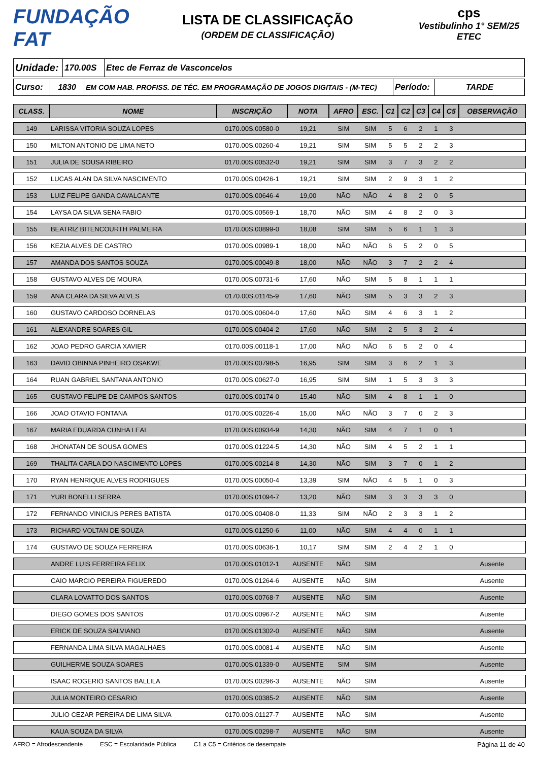FUNDAÇÃO FAT
LISTA DE CLASSIFICAÇÃO
(ORDEM DE CLASSIFICAÇÃO)
cps
Vestibulinho 1° SEM/25
ETEC
| Unidade: | 170.00S | Etec de Ferraz de Vasconcelos |
| Curso: | 1830 | EM COM HAB. PROFISS. DE TÉC. EM PROGRAMAÇÃO DE JOGOS DIGITAIS - (M-TEC) | Período: | TARDE |
| CLASS. | NOME | INSCRIÇÃO | NOTA | AFRO | ESC. | C1 | C2 | C3 | C4 | C5 | OBSERVAÇÃO |
| --- | --- | --- | --- | --- | --- | --- | --- | --- | --- | --- | --- |
| 149 | LARISSA VITORIA SOUZA LOPES | 0170.00S.00580-0 | 19,21 | SIM | SIM | 5 | 6 | 2 | 1 | 3 | |
| 150 | MILTON ANTONIO DE LIMA NETO | 0170.00S.00260-4 | 19,21 | SIM | SIM | 5 | 5 | 2 | 2 | 3 | |
| 151 | JULIA DE SOUSA RIBEIRO | 0170.00S.00532-0 | 19,21 | SIM | SIM | 3 | 7 | 3 | 2 | 2 | |
| 152 | LUCAS ALAN DA SILVA NASCIMENTO | 0170.00S.00426-1 | 19,21 | SIM | SIM | 2 | 9 | 3 | 1 | 2 | |
| 153 | LUIZ FELIPE GANDA CAVALCANTE | 0170.00S.00646-4 | 19,00 | NÃO | NÃO | 4 | 8 | 2 | 0 | 5 | |
| 154 | LAYSA DA SILVA SENA FABIO | 0170.00S.00569-1 | 18,70 | NÃO | SIM | 4 | 8 | 2 | 0 | 3 | |
| 155 | BEATRIZ BITENCOURTH PALMEIRA | 0170.00S.00899-0 | 18,08 | SIM | SIM | 5 | 6 | 1 | 1 | 3 | |
| 156 | KEZIA ALVES DE CASTRO | 0170.00S.00989-1 | 18,00 | NÃO | NÃO | 6 | 5 | 2 | 0 | 5 | |
| 157 | AMANDA DOS SANTOS SOUZA | 0170.00S.00049-8 | 18,00 | NÃO | NÃO | 3 | 7 | 2 | 2 | 4 | |
| 158 | GUSTAVO ALVES DE MOURA | 0170.00S.00731-6 | 17,60 | NÃO | SIM | 5 | 8 | 1 | 1 | 1 | |
| 159 | ANA CLARA DA SILVA ALVES | 0170.00S.01145-9 | 17,60 | NÃO | SIM | 5 | 3 | 3 | 2 | 3 | |
| 160 | GUSTAVO CARDOSO DORNELAS | 0170.00S.00604-0 | 17,60 | NÃO | SIM | 4 | 6 | 3 | 1 | 2 | |
| 161 | ALEXANDRE SOARES GIL | 0170.00S.00404-2 | 17,60 | NÃO | SIM | 2 | 5 | 3 | 2 | 4 | |
| 162 | JOAO PEDRO GARCIA XAVIER | 0170.00S.00118-1 | 17,00 | NÃO | NÃO | 6 | 5 | 2 | 0 | 4 | |
| 163 | DAVID OBINNA PINHEIRO OSAKWE | 0170.00S.00798-5 | 16,95 | SIM | SIM | 3 | 6 | 2 | 1 | 3 | |
| 164 | RUAN GABRIEL SANTANA ANTONIO | 0170.00S.00627-0 | 16,95 | SIM | SIM | 1 | 5 | 3 | 3 | 3 | |
| 165 | GUSTAVO FELIPE DE CAMPOS SANTOS | 0170.00S.00174-0 | 15,40 | NÃO | SIM | 4 | 8 | 1 | 1 | 0 | |
| 166 | JOAO OTAVIO FONTANA | 0170.00S.00226-4 | 15,00 | NÃO | NÃO | 3 | 7 | 0 | 2 | 3 | |
| 167 | MARIA EDUARDA CUNHA LEAL | 0170.00S.00934-9 | 14,30 | NÃO | SIM | 4 | 7 | 1 | 0 | 1 | |
| 168 | JHONATAN DE SOUSA GOMES | 0170.00S.01224-5 | 14,30 | NÃO | SIM | 4 | 5 | 2 | 1 | 1 | |
| 169 | THALITA CARLA DO NASCIMENTO LOPES | 0170.00S.00214-8 | 14,30 | NÃO | SIM | 3 | 7 | 0 | 1 | 2 | |
| 170 | RYAN HENRIQUE ALVES RODRIGUES | 0170.00S.00050-4 | 13,39 | SIM | NÃO | 4 | 5 | 1 | 0 | 3 | |
| 171 | YURI BONELLI SERRA | 0170.00S.01094-7 | 13,20 | NÃO | SIM | 3 | 3 | 3 | 3 | 0 | |
| 172 | FERNANDO VINICIUS PERES BATISTA | 0170.00S.00408-0 | 11,33 | SIM | NÃO | 2 | 3 | 3 | 1 | 2 | |
| 173 | RICHARD VOLTAN DE SOUZA | 0170.00S.01250-6 | 11,00 | NÃO | SIM | 4 | 4 | 0 | 1 | 1 | |
| 174 | GUSTAVO DE SOUZA FERREIRA | 0170.00S.00636-1 | 10,17 | SIM | SIM | 2 | 4 | 2 | 1 | 0 | |
| | ANDRE LUIS FERREIRA FELIX | 0170.00S.01012-1 | AUSENTE | NÃO | SIM | | | | | | Ausente |
| | CAIO MARCIO PEREIRA FIGUEREDO | 0170.00S.01264-6 | AUSENTE | NÃO | SIM | | | | | | Ausente |
| | CLARA LOVATTO DOS SANTOS | 0170.00S.00768-7 | AUSENTE | NÃO | SIM | | | | | | Ausente |
| | DIEGO GOMES DOS SANTOS | 0170.00S.00967-2 | AUSENTE | NÃO | SIM | | | | | | Ausente |
| | ERICK DE SOUZA SALVIANO | 0170.00S.01302-0 | AUSENTE | NÃO | SIM | | | | | | Ausente |
| | FERNANDA LIMA SILVA MAGALHAES | 0170.00S.00081-4 | AUSENTE | NÃO | SIM | | | | | | Ausente |
| | GUILHERME SOUZA SOARES | 0170.00S.01339-0 | AUSENTE | SIM | SIM | | | | | | Ausente |
| | ISAAC ROGERIO SANTOS BALLILA | 0170.00S.00296-3 | AUSENTE | NÃO | SIM | | | | | | Ausente |
| | JULIA MONTEIRO CESARIO | 0170.00S.00385-2 | AUSENTE | NÃO | SIM | | | | | | Ausente |
| | JULIO CEZAR PEREIRA DE LIMA SILVA | 0170.00S.01127-7 | AUSENTE | NÃO | SIM | | | | | | Ausente |
| | KAUA SOUZA DA SILVA | 0170.00S.00298-7 | AUSENTE | NÃO | SIM | | | | | | Ausente |
AFRO = Afrodescendente ESC = Escolaridade Pública C1 a C5 = Critérios de desempate Página 11 de 40